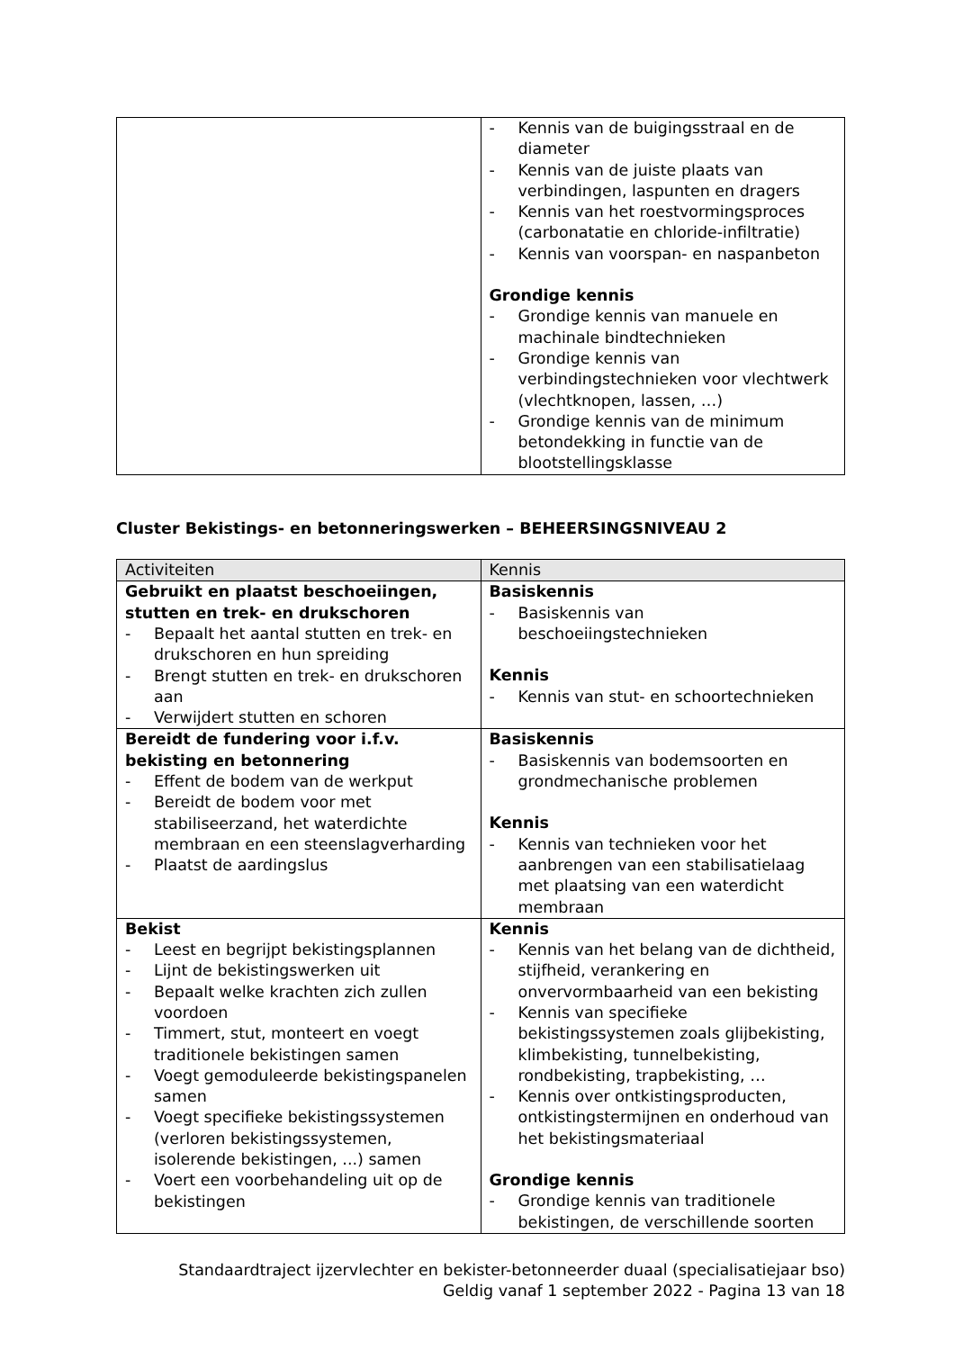| | - Kennis van de buigingsstraal en de diameter - Kennis van de juiste plaats van verbindingen, laspunten en dragers - Kennis van het roestvormingsproces (carbonatatie en chloride-infiltratie) - Kennis van voorspan- en naspanbeton Grondige kennis - Grondige kennis van manuele en machinale bindtechnieken - Grondige kennis van verbindingstechnieken voor vlechtwerk (vlechtknopen, lassen, …) - Grondige kennis van de minimum betondekking in functie van de blootstellingsklasse |
Cluster Bekistings- en betonneringswerken – BEHEERSINGSNIVEAU 2
| Activiteiten | Kennis |
| --- | --- |
| Gebruikt en plaatst beschoeiingen, stutten en trek- en drukschoren - Bepaalt het aantal stutten en trek- en drukschoren en hun spreiding - Brengt stutten en trek- en drukschoren aan - Verwijdert stutten en schoren | Basiskennis - Basiskennis van beschoeiingstechnieken Kennis - Kennis van stut- en schoortechnieken |
| Bereidt de fundering voor i.f.v. bekisting en betonnering - Effent de bodem van de werkput - Bereidt de bodem voor met stabiliseerzand, het waterdichte membraan en een steenslagverharding - Plaatst de aardingslus | Basiskennis - Basiskennis van bodemsoorten en grondmechanische problemen Kennis - Kennis van technieken voor het aanbrengen van een stabilisatielaag met plaatsing van een waterdicht membraan |
| Bekist - Leest en begrijpt bekistingsplannen - Lijnt de bekistingswerken uit - Bepaalt welke krachten zich zullen voordoen - Timmert, stut, monteert en voegt traditionele bekistingen samen - Voegt gemoduleerde bekistingspanelen samen - Voegt specifieke bekistingssystemen (verloren bekistingssystemen, isolerende bekistingen, ...) samen - Voert een voorbehandeling uit op de bekistingen | Kennis - Kennis van het belang van de dichtheid, stijfheid, verankering en onvervormbaarheid van een bekisting - Kennis van specifieke bekistingssystemen zoals glijbekisting, klimbekisting, tunnelbekisting, rondbekisting, trapbekisting, … - Kennis over ontkistingsproducten, ontkistingstermijnen en onderhoud van het bekistingsmateriaal Grondige kennis - Grondige kennis van traditionele bekistingen, de verschillende soorten |
Standaardtraject ijzervlechter en bekister-betonneerder duaal (specialisatiejaar bso)
Geldig vanaf 1 september 2022 - Pagina 13 van 18